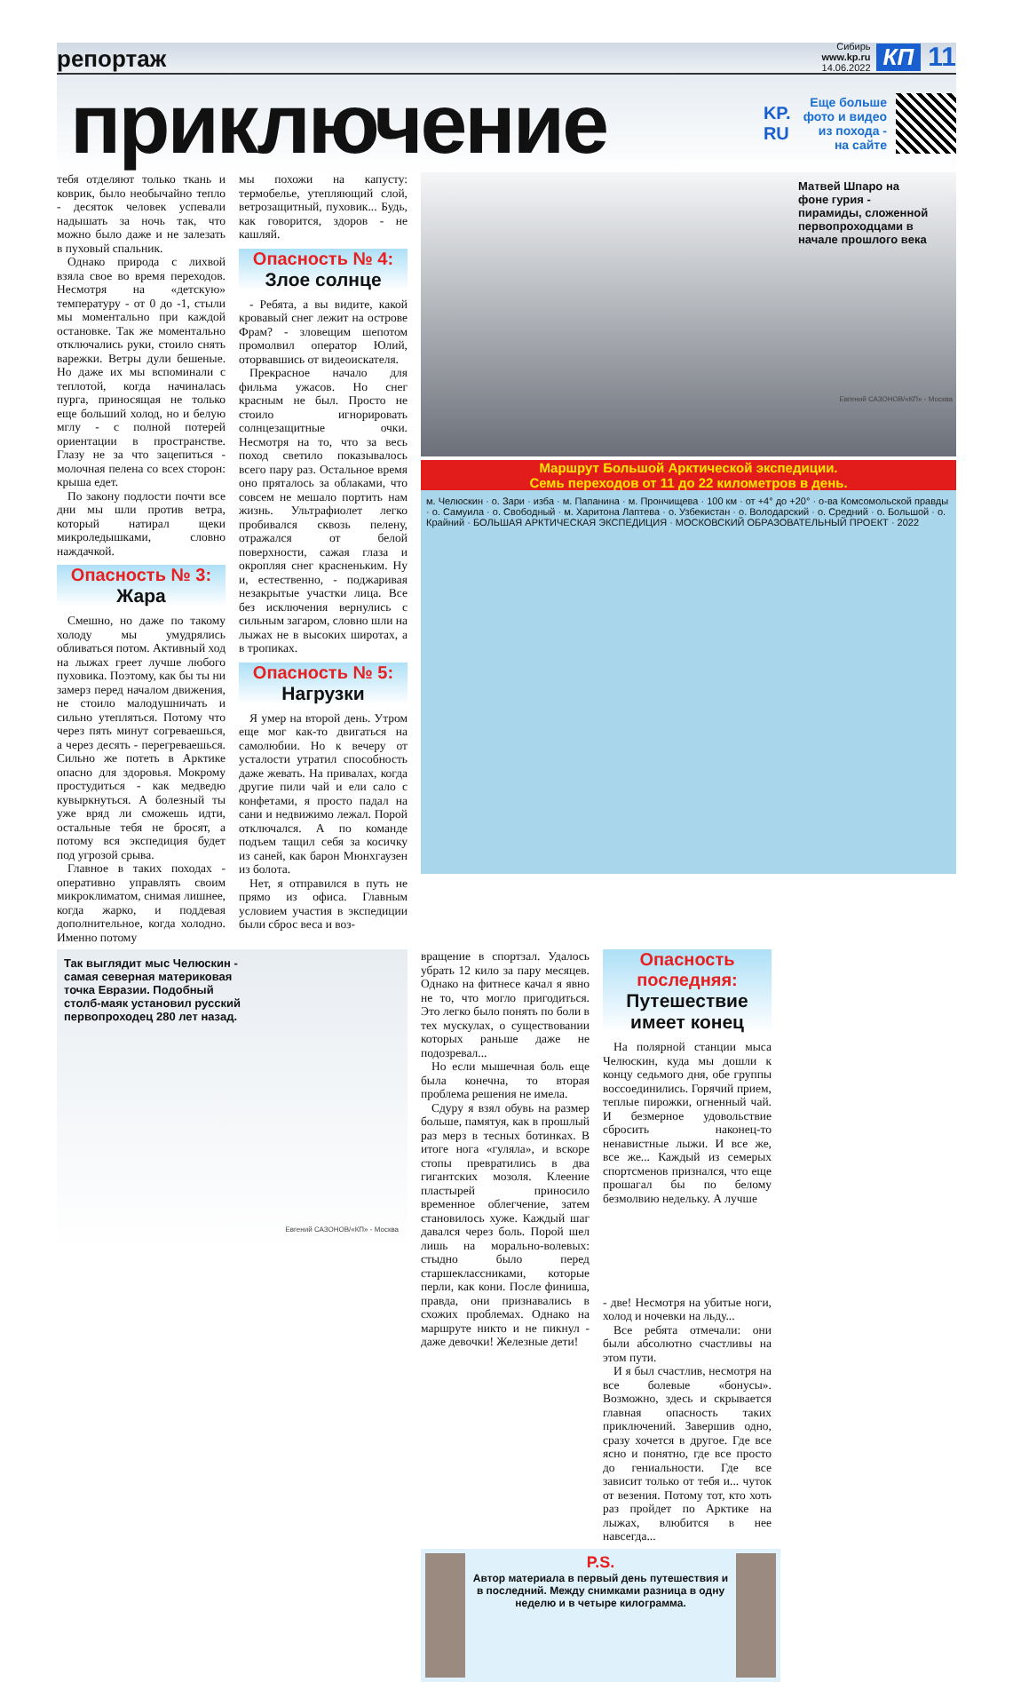репортаж Сибирь
www.kp.ru
14.06.2022 КП 11
приключение
KP.
RU
Еще больше
фото и видео
из похода -
на сайте
тебя отделяют только ткань и коврик, было необычайно тепло - десяток человек успевали надышать за ночь так, что можно было даже и не залезать в пуховый спальник.
Однако природа с лихвой взяла свое во время переходов. Несмотря на «детскую» температуру - от 0 до -1, стыли мы моментально при каждой остановке. Так же моментально отключались руки, стоило снять варежки. Ветры дули бешеные. Но даже их мы вспоминали с теплотой, когда начиналась пурга, приносящая не только еще больший холод, но и белую мглу - с полной потерей ориентации в пространстве. Глазу не за что зацепиться - молочная пелена со всех сторон: крыша едет.
По закону подлости почти все дни мы шли против ветра, который натирал щеки микроледышками, словно наждачкой.
Опасность № 3:
Жара
Смешно, но даже по такому холоду мы умудрялись обливаться потом. Активный ход на лыжах греет лучше любого пуховика. Поэтому, как бы ты ни замерз перед началом движения, не стоило малодушничать и сильно утепляться. Потому что через пять минут согреваешься, а через десять - перегреваешься. Сильно же потеть в Арктике опасно для здоровья. Мокрому простудиться - как медведю кувыркнуться. А болезный ты уже вряд ли сможешь идти, остальные тебя не бросят, а потому вся экспедиция будет под угрозой срыва.
Главное в таких походах - оперативно управлять своим микроклиматом, снимая лишнее, когда жарко, и поддевая дополнительное, когда холодно. Именно потому
мы похожи на капусту: термобелье, утепляющий слой, ветрозащитный, пуховик... Будь, как говорится, здоров - не кашляй.
Опасность № 4:
Злое солнце
- Ребята, а вы видите, какой кровавый снег лежит на острове Фрам? - зловещим шепотом промолвил оператор Юлий, оторвавшись от видеоискателя.
Прекрасное начало для фильма ужасов. Но снег красным не был. Просто не стоило игнорировать солнцезащитные очки. Несмотря на то, что за весь поход светило показывалось всего пару раз. Остальное время оно пряталось за облаками, что совсем не мешало портить нам жизнь. Ультрафиолет легко пробивался сквозь пелену, отражался от белой поверхности, сажая глаза и окропляя снег красненьким. Ну и, естественно, - поджаривая незакрытые участки лица. Все без исключения вернулись с сильным загаром, словно шли на лыжах не в высоких широтах, а в тропиках.
Опасность № 5:
Нагрузки
Я умер на второй день. Утром еще мог как-то двигаться на самолюбии. Но к вечеру от усталости утратил способность даже жевать. На привалах, когда другие пили чай и ели сало с конфетами, я просто падал на сани и недвижимо лежал. Порой отключался. А по команде подъем тащил себя за косичку из саней, как барон Мюнхгаузен из болота.
Нет, я отправился в путь не прямо из офиса. Главным условием участия в экспедиции были сброс веса и воз-
Матвей Шпаро на фоне гурия - пирамиды, сложенной первопроходцами в начале прошлого века
Евгений САЗОНОВ/«КП» - Москва
Маршрут Большой Арктической экспедиции.
Семь переходов от 11 до 22 километров в день.
м. Челюскин · о. Зари · изба · м. Папанина · м. Прончищева · 100 км · от +4° до +20° · о-ва Комсомольской правды · о. Самуила · о. Свободный · м. Харитона Лаптева · о. Узбекистан · о. Володарский · о. Средний · о. Большой · о. Крайний · БОЛЬШАЯ АРКТИЧЕСКАЯ ЭКСПЕДИЦИЯ · МОСКОВСКИЙ ОБРАЗОВАТЕЛЬНЫЙ ПРОЕКТ · 2022
Так выглядит мыс Челюскин - самая северная материковая точка Евразии. Подобный столб-маяк установил русский первопроходец 280 лет назад.
Евгений САЗОНОВ/«КП» - Москва
вращение в спортзал. Удалось убрать 12 кило за пару месяцев. Однако на фитнесе качал я явно не то, что могло пригодиться. Это легко было понять по боли в тех мускулах, о существовании которых раньше даже не подозревал...
Но если мышечная боль еще была конечна, то вторая проблема решения не имела.
Сдуру я взял обувь на размер больше, памятуя, как в прошлый раз мерз в тесных ботинках. В итоге нога «гуляла», и вскоре стопы превратились в два гигантских мозоля. Клеение пластырей приносило временное облегчение, затем становилось хуже. Каждый шаг давался через боль. Порой шел лишь на морально-волевых: стыдно было перед старшеклассниками, которые перли, как кони. После финиша, правда, они признавались в схожих проблемах. Однако на маршруте никто и не пикнул - даже девочки! Железные дети!
Опасность последняя:
Путешествие имеет конец
На полярной станции мыса Челюскин, куда мы дошли к концу седьмого дня, обе группы воссоединились. Горячий прием, теплые пирожки, огненный чай. И безмерное удовольствие сбросить наконец-то ненавистные лыжи. И все же, все же... Каждый из семерых спортсменов признался, что еще прошагал бы по белому безмолвию недельку. А лучше
- две! Несмотря на убитые ноги, холод и ночевки на льду...
Все ребята отмечали: они были абсолютно счастливы на этом пути.
И я был счастлив, несмотря на все болевые «бонусы». Возможно, здесь и скрывается главная опасность таких приключений. Завершив одно, сразу хочется в другое. Где все ясно и понятно, где все просто до гениальности. Где все зависит только от тебя и... чуток от везения. Потому тот, кто хоть раз пройдет по Арктике на лыжах, влюбится в нее навсегда...
P.S.
Автор материала в первый день путешествия и в последний. Между снимками разница в одну неделю и в четыре килограмма.